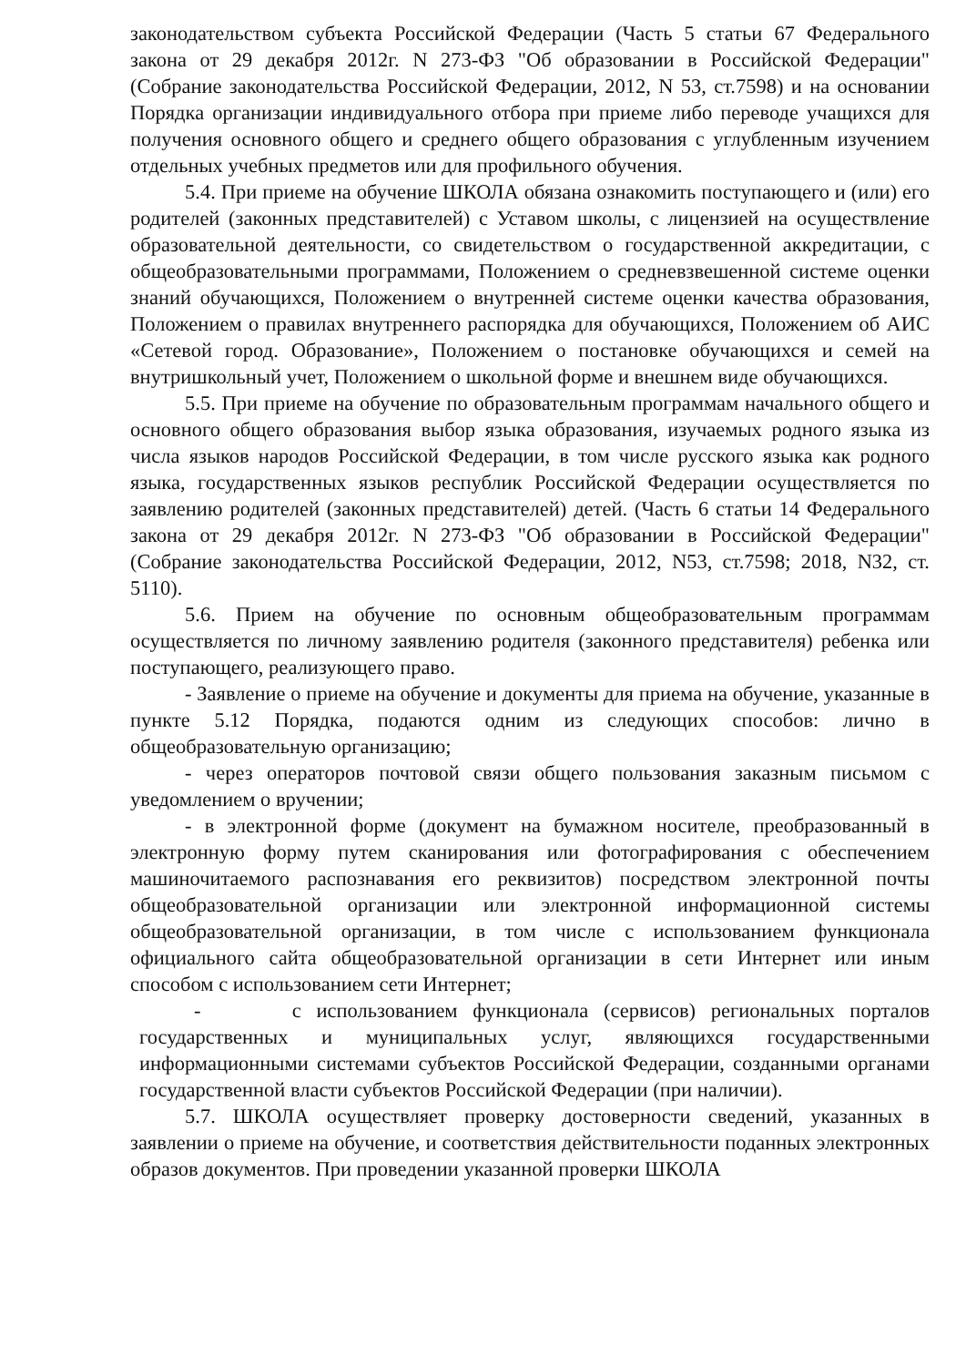законодательством субъекта Российской Федерации (Часть 5 статьи 67 Федерального закона от 29 декабря 2012г. N 273-ФЗ "Об образовании в Российской Федерации" (Собрание законодательства Российской Федерации, 2012, N 53, ст.7598) и на основании Порядка организации индивидуального отбора при приеме либо переводе учащихся для получения основного общего и среднего общего образования с углубленным изучением отдельных учебных предметов или для профильного обучения.
5.4. При приеме на обучение ШКОЛА обязана ознакомить поступающего и (или) его родителей (законных представителей) с Уставом школы, с лицензией на осуществление образовательной деятельности, со свидетельством о государственной аккредитации, с общеобразовательными программами, Положением о средневзвешенной системе оценки знаний обучающихся, Положением о внутренней системе оценки качества образования, Положением о правилах внутреннего распорядка для обучающихся, Положением об АИС «Сетевой город. Образование», Положением о постановке обучающихся и семей на внутришкольный учет, Положением о школьной форме и внешнем виде обучающихся.
5.5. При приеме на обучение по образовательным программам начального общего и основного общего образования выбор языка образования, изучаемых родного языка из числа языков народов Российской Федерации, в том числе русского языка как родного языка, государственных языков республик Российской Федерации осуществляется по заявлению родителей (законных представителей) детей. (Часть 6 статьи 14 Федерального закона от 29 декабря 2012г. N 273-ФЗ "Об образовании в Российской Федерации" (Собрание законодательства Российской Федерации, 2012, N53, ст.7598; 2018, N32, ст. 5110).
5.6. Прием на обучение по основным общеобразовательным программам осуществляется по личному заявлению родителя (законного представителя) ребенка или поступающего, реализующего право.
- Заявление о приеме на обучение и документы для приема на обучение, указанные в пункте 5.12 Порядка, подаются одним из следующих способов: лично в общеобразовательную организацию;
- через операторов почтовой связи общего пользования заказным письмом с уведомлением о вручении;
- в электронной форме (документ на бумажном носителе, преобразованный в электронную форму путем сканирования или фотографирования с обеспечением машиночитаемого распознавания его реквизитов) посредством электронной почты общеобразовательной организации или электронной информационной системы общеобразовательной организации, в том числе с использованием функционала официального сайта общеобразовательной организации в сети Интернет или иным способом с использованием сети Интернет;
- с использованием функционала (сервисов) региональных порталов государственных и муниципальных услуг, являющихся государственными информационными системами субъектов Российской Федерации, созданными органами государственной власти субъектов Российской Федерации (при наличии).
5.7. ШКОЛА осуществляет проверку достоверности сведений, указанных в заявлении о приеме на обучение, и соответствия действительности поданных электронных образов документов. При проведении указанной проверки ШКОЛА